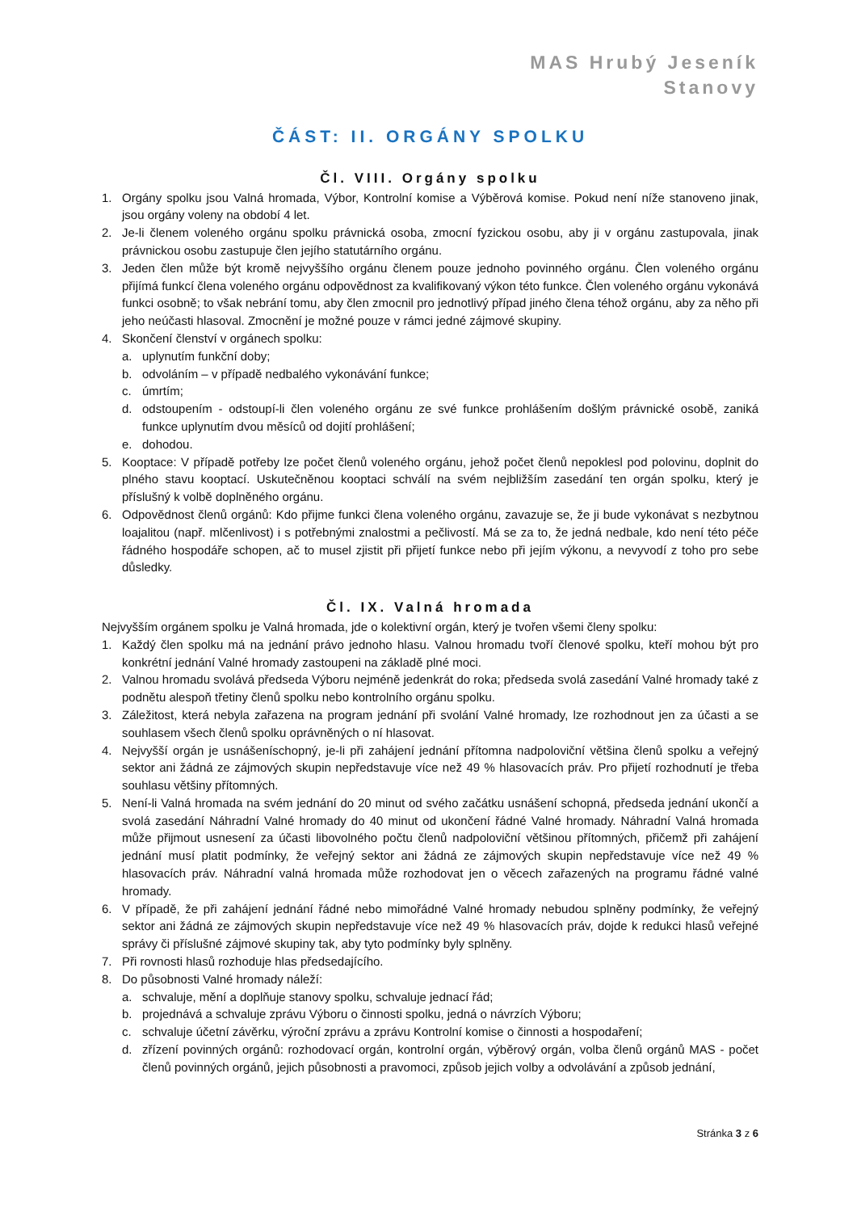MAS Hrubý Jeseník
Stanovy
ČÁST: II. ORGÁNY SPOLKU
Čl. VIII. Orgány spolku
1. Orgány spolku jsou Valná hromada, Výbor, Kontrolní komise a Výběrová komise. Pokud není níže stanoveno jinak, jsou orgány voleny na období 4 let.
2. Je-li členem voleného orgánu spolku právnická osoba, zmocní fyzickou osobu, aby ji v orgánu zastupovala, jinak právnickou osobu zastupuje člen jejího statutárního orgánu.
3. Jeden člen může být kromě nejvyššího orgánu členem pouze jednoho povinného orgánu. Člen voleného orgánu přijímá funkcí člena voleného orgánu odpovědnost za kvalifikovaný výkon této funkce. Člen voleného orgánu vykonává funkci osobně; to však nebrání tomu, aby člen zmocnil pro jednotlivý případ jiného člena téhož orgánu, aby za něho při jeho neúčasti hlasoval. Zmocnění je možné pouze v rámci jedné zájmové skupiny.
4. Skončení členství v orgánech spolku:
a. uplynutím funkční doby;
b. odvoláním – v případě nedbalého vykonávání funkce;
c. úmrtím;
d. odstoupením - odstoupí-li člen voleného orgánu ze své funkce prohlášením došlým právnické osobě, zaniká funkce uplynutím dvou měsíců od dojití prohlášení;
e. dohodou.
5. Kooptace: V případě potřeby lze počet členů voleného orgánu, jehož počet členů nepoklesl pod polovinu, doplnit do plného stavu kooptací. Uskutečněnou kooptaci schválí na svém nejbližším zasedání ten orgán spolku, který je příslušný k volbě doplněného orgánu.
6. Odpovědnost členů orgánů: Kdo přijme funkci člena voleného orgánu, zavazuje se, že ji bude vykonávat s nezbytnou loajalitou (např. mlčenlivost) i s potřebnými znalostmi a pečlivostí. Má se za to, že jedná nedbale, kdo není této péče řádného hospodáře schopen, ač to musel zjistit při přijetí funkce nebo při jejím výkonu, a nevyvodí z toho pro sebe důsledky.
Čl. IX. Valná hromada
Nejvyšším orgánem spolku je Valná hromada, jde o kolektivní orgán, který je tvořen všemi členy spolku:
1. Každý člen spolku má na jednání právo jednoho hlasu. Valnou hromadu tvoří členové spolku, kteří mohou být pro konkrétní jednání Valné hromady zastoupeni na základě plné moci.
2. Valnou hromadu svolává předseda Výboru nejméně jedenkrát do roka; předseda svolá zasedání Valné hromady také z podnětu alespoň třetiny členů spolku nebo kontrolního orgánu spolku.
3. Záležitost, která nebyla zařazena na program jednání při svolání Valné hromady, lze rozhodnout jen za účasti a se souhlasem všech členů spolku oprávněných o ní hlasovat.
4. Nejvyšší orgán je usnášeníschopný, je-li při zahájení jednání přítomna nadpoloviční většina členů spolku a veřejný sektor ani žádná ze zájmových skupin nepředstavuje více než 49 % hlasovacích práv. Pro přijetí rozhodnutí je třeba souhlasu většiny přítomných.
5. Není-li Valná hromada na svém jednání do 20 minut od svého začátku usnášení schopná, předseda jednání ukončí a svolá zasedání Náhradní Valné hromady do 40 minut od ukončení řádné Valné hromady. Náhradní Valná hromada může přijmout usnesení za účasti libovolného počtu členů nadpoloviční většinou přítomných, přičemž při zahájení jednání musí platit podmínky, že veřejný sektor ani žádná ze zájmových skupin nepředstavuje více než 49 % hlasovacích práv. Náhradní valná hromada může rozhodovat jen o věcech zařazených na programu řádné valné hromady.
6. V případě, že při zahájení jednání řádné nebo mimořádné Valné hromady nebudou splněny podmínky, že veřejný sektor ani žádná ze zájmových skupin nepředstavuje více než 49 % hlasovacích práv, dojde k redukci hlasů veřejné správy či příslušné zájmové skupiny tak, aby tyto podmínky byly splněny.
7. Při rovnosti hlasů rozhoduje hlas předsedajícího.
8. Do působnosti Valné hromady náleží:
a. schvaluje, mění a doplňuje stanovy spolku, schvaluje jednací řád;
b. projednává a schvaluje zprávu Výboru o činnosti spolku, jedná o návrzích Výboru;
c. schvaluje účetní závěrku, výroční zprávu a zprávu Kontrolní komise o činnosti a hospodaření;
d. zřízení povinných orgánů: rozhodovací orgán, kontrolní orgán, výběrový orgán, volba členů orgánů MAS - počet členů povinných orgánů, jejich působnosti a pravomoci, způsob jejich volby a odvolávání a způsob jednání,
Stránka 3 z 6